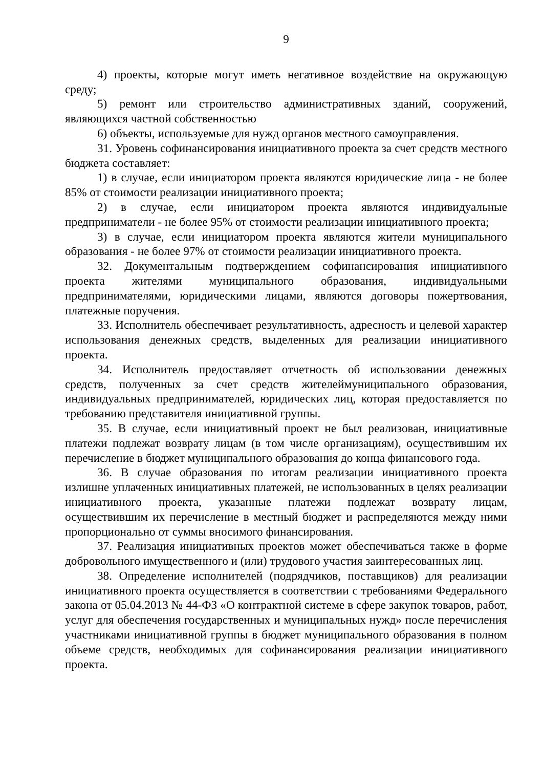9
4) проекты, которые могут иметь негативное воздействие на окружающую среду;
5) ремонт или строительство административных зданий, сооружений, являющихся частной собственностью
6) объекты, используемые для нужд органов местного самоуправления.
31. Уровень софинансирования инициативного проекта за счет средств местного бюджета составляет:
1) в случае, если инициатором проекта являются юридические лица - не более 85% от стоимости реализации инициативного проекта;
2) в случае, если инициатором проекта являются индивидуальные предприниматели - не более 95% от стоимости реализации инициативного проекта;
3) в случае, если инициатором проекта являются жители муниципального образования - не более 97% от стоимости реализации инициативного проекта.
32. Документальным подтверждением софинансирования инициативного проекта жителями муниципального образования, индивидуальными предпринимателями, юридическими лицами, являются договоры пожертвования, платежные поручения.
33. Исполнитель обеспечивает результативность, адресность и целевой характер использования денежных средств, выделенных для реализации инициативного проекта.
34. Исполнитель предоставляет отчетность об использовании денежных средств, полученных за счет средств жителеймуниципального образования, индивидуальных предпринимателей, юридических лиц, которая предоставляется по требованию представителя инициативной группы.
35. В случае, если инициативный проект не был реализован, инициативные платежи подлежат возврату лицам (в том числе организациям), осуществившим их перечисление в бюджет муниципального образования до конца финансового года.
36. В случае образования по итогам реализации инициативного проекта излишне уплаченных инициативных платежей, не использованных в целях реализации инициативного проекта, указанные платежи подлежат возврату лицам, осуществившим их перечисление в местный бюджет и распределяются между ними пропорционально от суммы вносимого финансирования.
37. Реализация инициативных проектов может обеспечиваться также в форме добровольного имущественного и (или) трудового участия заинтересованных лиц.
38. Определение исполнителей (подрядчиков, поставщиков) для реализации инициативного проекта осуществляется в соответствии с требованиями Федерального закона от 05.04.2013 № 44-ФЗ «О контрактной системе в сфере закупок товаров, работ, услуг для обеспечения государственных и муниципальных нужд» после перечисления участниками инициативной группы в бюджет муниципального образования в полном объеме средств, необходимых для софинансирования реализации инициативного проекта.